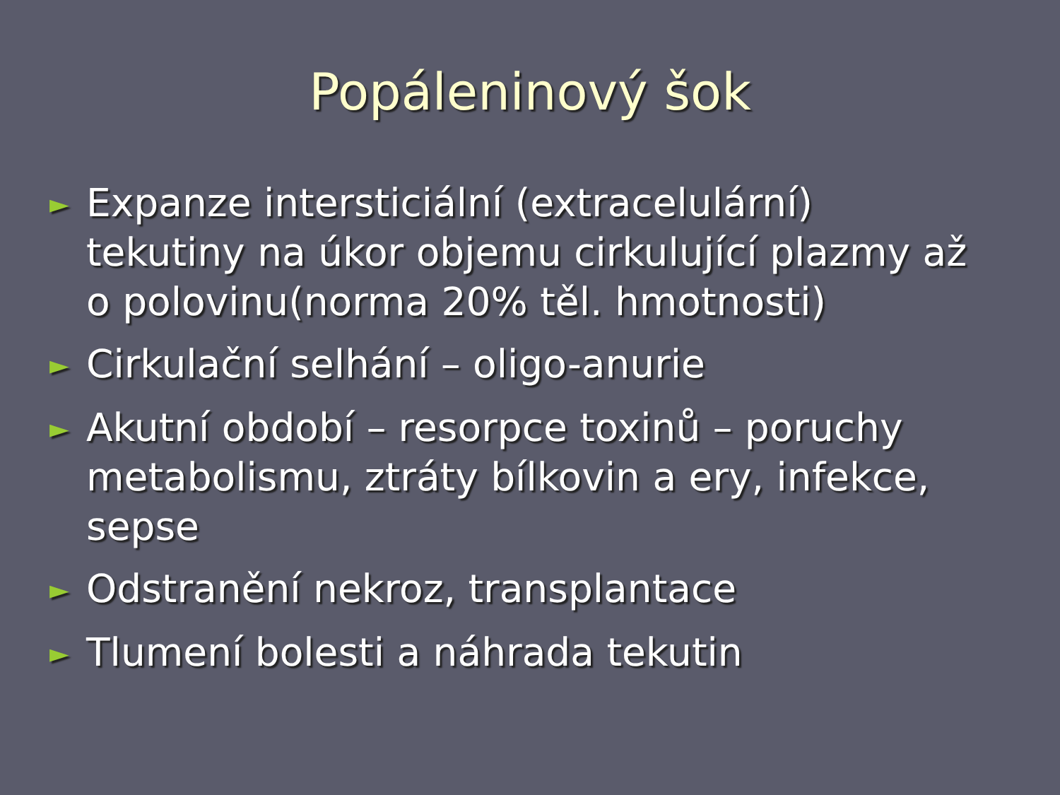Popáleninový šok
► Expanze intersticiální (extracelulární) tekutiny na úkor objemu cirkulující plazmy až o polovinu(norma 20% těl. hmotnosti)
► Cirkulační selhání – oligo-anurie
► Akutní období – resorpce toxinů – poruchy metabolismu, ztráty bílkovin a ery, infekce, sepse
► Odstranění nekroz, transplantace
► Tlumení bolesti a náhrada tekutin